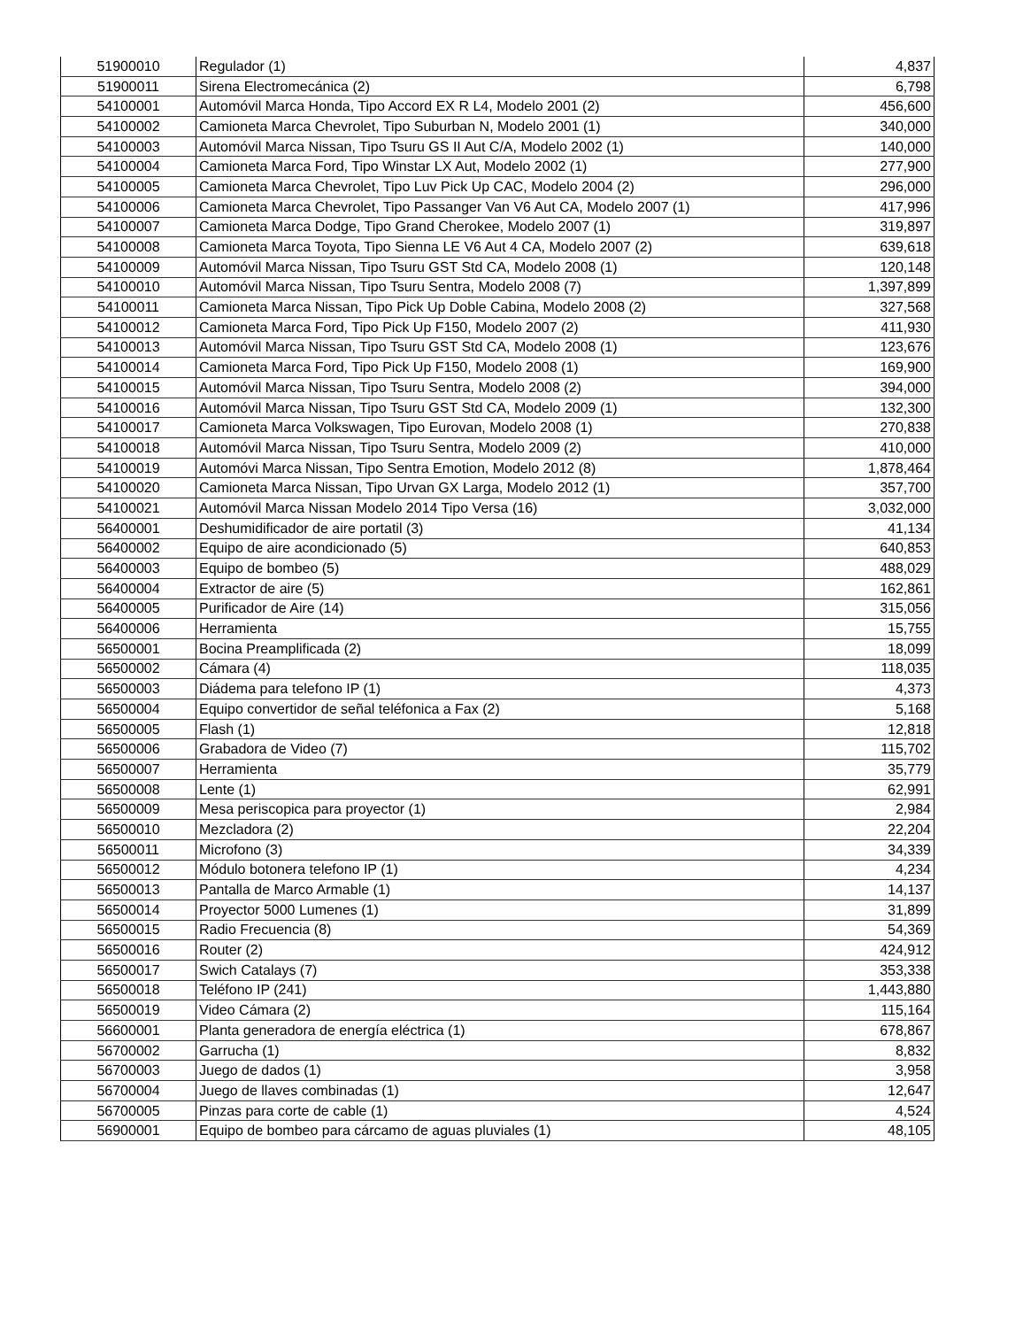| 51900010 | Regulador (1) | 4,837 |
| 51900011 | Sirena Electromecánica (2) | 6,798 |
| 54100001 | Automóvil Marca Honda, Tipo Accord EX R L4, Modelo 2001 (2) | 456,600 |
| 54100002 | Camioneta Marca Chevrolet, Tipo Suburban N, Modelo 2001 (1) | 340,000 |
| 54100003 | Automóvil Marca Nissan, Tipo Tsuru GS II Aut C/A, Modelo 2002 (1) | 140,000 |
| 54100004 | Camioneta Marca Ford, Tipo Winstar LX Aut, Modelo 2002 (1) | 277,900 |
| 54100005 | Camioneta Marca Chevrolet, Tipo Luv Pick Up CAC, Modelo 2004 (2) | 296,000 |
| 54100006 | Camioneta Marca Chevrolet, Tipo Passanger Van V6 Aut CA, Modelo 2007 (1) | 417,996 |
| 54100007 | Camioneta Marca Dodge, Tipo Grand Cherokee, Modelo 2007 (1) | 319,897 |
| 54100008 | Camioneta Marca Toyota, Tipo Sienna LE V6 Aut 4 CA, Modelo 2007 (2) | 639,618 |
| 54100009 | Automóvil Marca Nissan, Tipo Tsuru GST Std CA, Modelo 2008 (1) | 120,148 |
| 54100010 | Automóvil Marca Nissan, Tipo Tsuru Sentra, Modelo 2008 (7) | 1,397,899 |
| 54100011 | Camioneta Marca Nissan, Tipo Pick Up Doble Cabina, Modelo 2008 (2) | 327,568 |
| 54100012 | Camioneta Marca Ford, Tipo Pick Up F150, Modelo 2007 (2) | 411,930 |
| 54100013 | Automóvil Marca Nissan, Tipo Tsuru GST Std CA, Modelo 2008 (1) | 123,676 |
| 54100014 | Camioneta Marca Ford, Tipo Pick Up F150, Modelo 2008 (1) | 169,900 |
| 54100015 | Automóvil Marca Nissan, Tipo Tsuru Sentra, Modelo 2008 (2) | 394,000 |
| 54100016 | Automóvil Marca Nissan, Tipo Tsuru GST Std CA, Modelo 2009 (1) | 132,300 |
| 54100017 | Camioneta Marca Volkswagen, Tipo Eurovan, Modelo 2008 (1) | 270,838 |
| 54100018 | Automóvil Marca Nissan, Tipo Tsuru Sentra, Modelo 2009 (2) | 410,000 |
| 54100019 | Automóvi Marca Nissan, Tipo Sentra Emotion, Modelo 2012 (8) | 1,878,464 |
| 54100020 | Camioneta Marca Nissan, Tipo Urvan GX Larga, Modelo 2012 (1) | 357,700 |
| 54100021 | Automóvil Marca Nissan Modelo 2014 Tipo Versa (16) | 3,032,000 |
| 56400001 | Deshumidificador de aire portatil (3) | 41,134 |
| 56400002 | Equipo de aire acondicionado (5) | 640,853 |
| 56400003 | Equipo de bombeo (5) | 488,029 |
| 56400004 | Extractor de aire (5) | 162,861 |
| 56400005 | Purificador de Aire (14) | 315,056 |
| 56400006 | Herramienta | 15,755 |
| 56500001 | Bocina Preamplificada (2) | 18,099 |
| 56500002 | Cámara (4) | 118,035 |
| 56500003 | Diádema para telefono IP (1) | 4,373 |
| 56500004 | Equipo convertidor de señal teléfonica a Fax (2) | 5,168 |
| 56500005 | Flash (1) | 12,818 |
| 56500006 | Grabadora de Video (7) | 115,702 |
| 56500007 | Herramienta | 35,779 |
| 56500008 | Lente (1) | 62,991 |
| 56500009 | Mesa periscopica para proyector (1) | 2,984 |
| 56500010 | Mezcladora (2) | 22,204 |
| 56500011 | Microfono (3) | 34,339 |
| 56500012 | Módulo botonera telefono IP (1) | 4,234 |
| 56500013 | Pantalla de Marco Armable (1) | 14,137 |
| 56500014 | Proyector 5000 Lumenes (1) | 31,899 |
| 56500015 | Radio Frecuencia (8) | 54,369 |
| 56500016 | Router (2) | 424,912 |
| 56500017 | Swich Catalays (7) | 353,338 |
| 56500018 | Teléfono IP (241) | 1,443,880 |
| 56500019 | Video Cámara (2) | 115,164 |
| 56600001 | Planta generadora de energía eléctrica (1) | 678,867 |
| 56700002 | Garrucha (1) | 8,832 |
| 56700003 | Juego de dados (1) | 3,958 |
| 56700004 | Juego de llaves combinadas (1) | 12,647 |
| 56700005 | Pinzas para corte de cable (1) | 4,524 |
| 56900001 | Equipo de bombeo para cárcamo de aguas pluviales (1) | 48,105 |